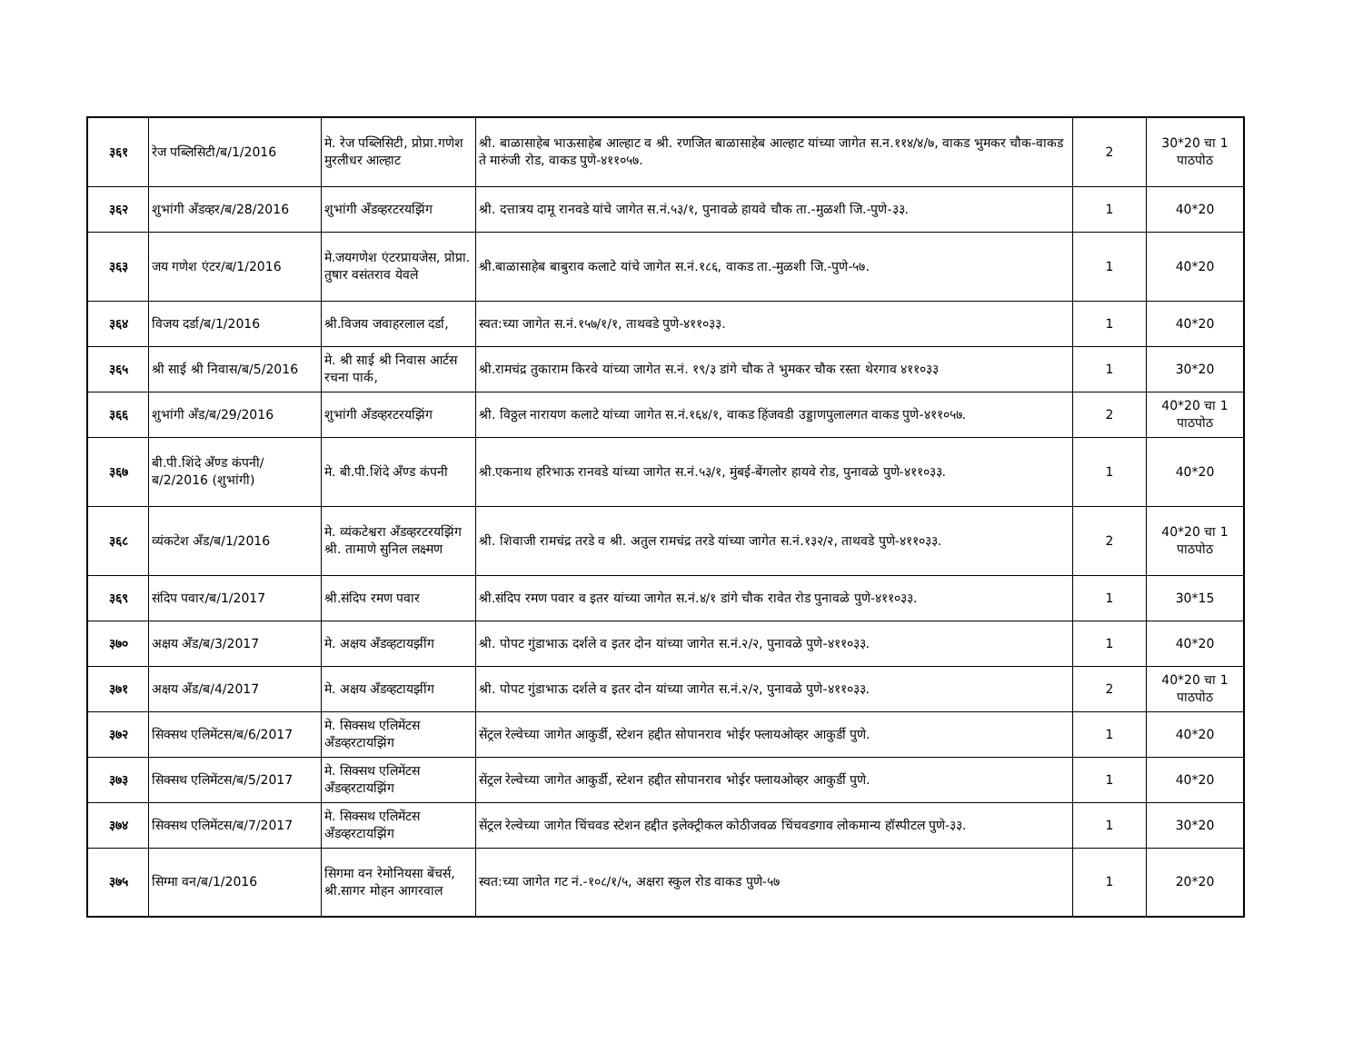| ३६१ | रेज पब्लिसिटी/ब/1/2016 | मे. रेज पब्लिसिटी, प्रोप्रा.गणेश मुरलीधर आल्हाट | श्री. बाळासाहेब भाऊसाहेब आल्हाट व श्री. रणजित बाळासाहेब आल्हाट यांच्या जागेत स.न.११४/४/७, वाकड भुमकर चौक-वाकड ते मारुंजी रोड, वाकड पुणे-४११०५७. | 2 | 30*20 चा 1 पाठपोठ |
| ३६२ | शुभांगी अँडव्हर/ब/28/2016 | शुभांगी अँडव्हरटरयझिंग | श्री. दत्तात्रय दामू रानवडे यांचे जागेत स.नं.५३/१, पुनावळे हायवे चौक ता.-मुळशी जि.-पुणे-३३. | 1 | 40*20 |
| ३६३ | जय गणेश एंटर/ब/1/2016 | मे.जयगणेश एंटरप्रायजेस, प्रोप्रा. तुषार वसंतराव येवले | श्री.बाळासाहेब बाबुराव कलाटे यांचे जागेत स.नं.१८६, वाकड ता.-मुळशी जि.-पुणे-५७. | 1 | 40*20 |
| ३६४ | विजय दर्डा/ब/1/2016 | श्री.विजय जवाहरलाल दर्डा, | स्वत:च्या जागेत स.नं.१५७/१/१, ताथवडे पुणे-४११०३३. | 1 | 40*20 |
| ३६५ | श्री साई श्री निवास/ब/5/2016 | मे. श्री साई श्री निवास आर्टस रचना पार्क, | श्री.रामचंद्र तुकाराम किरवे यांच्या जागेत स.नं. १९/३ डांगे चौक ते भुमकर चौक रस्ता थेरगाव ४११०३३ | 1 | 30*20 |
| ३६६ | शुभांगी अँड/ब/29/2016 | शुभांगी अँडव्हरटरयझिंग | श्री. विठ्ठल नारायण कलाटे यांच्या जागेत स.नं.१६४/१, वाकड हिंजवडी उड्डाणपुलालगत वाकड पुणे-४११०५७. | 2 | 40*20 चा 1 पाठपोठ |
| ३६७ | बी.पी.शिंदे अँण्ड कंपनी/ब/2/2016 (शुभांगी) | मे. बी.पी.शिंदे अँण्ड कंपनी | श्री.एकनाथ हरिभाऊ रानवडे यांच्या जागेत स.नं.५३/१, मुंबई-बेंगलोर हायवे रोड, पुनावळे पुणे-४११०३३. | 1 | 40*20 |
| ३६८ | व्यंकटेश अँड/ब/1/2016 | मे. व्यंकटेश्वरा अँडव्हरटरयझिंग श्री. तामाणे सुनिल लक्ष्मण | श्री. शिवाजी रामचंद्र तरडे व श्री. अतुल रामचंद्र तरडे यांच्या जागेत स.नं.१३२/२, ताथवडे पुणे-४११०३३. | 2 | 40*20 चा 1 पाठपोठ |
| ३६९ | संदिप पवार/ब/1/2017 | श्री.संदिप रमण पवार | श्री.संदिप रमण पवार व इतर यांच्या जागेत स.नं.४/१ डांगे चौक रावेत रोड पुनावळे पुणे-४११०३३. | 1 | 30*15 |
| ३७० | अक्षय अँड/ब/3/2017 | मे. अक्षय अँडव्हटायझींग | श्री. पोपट गुंडाभाऊ दर्शले व इतर दोन यांच्या जागेत स.नं.२/२, पुनावळे पुणे-४११०३३. | 1 | 40*20 |
| ३७१ | अक्षय अँड/ब/4/2017 | मे. अक्षय अँडव्हटायझींग | श्री. पोपट गुंडाभाऊ दर्शले व इतर दोन यांच्या जागेत स.नं.२/२, पुनावळे पुणे-४११०३३. | 2 | 40*20 चा 1 पाठपोठ |
| ३७२ | सिक्सथ एलिमेंटस/ब/6/2017 | मे. सिक्सथ एलिमेंटस अँडव्हरटायझिंग | सेंट्रल रेल्वेच्या जागेत आकुर्डी, स्टेशन हद्दीत सोपानराव भोईर फ्लायओव्हर आकुर्डी पुणे. | 1 | 40*20 |
| ३७३ | सिक्सथ एलिमेंटस/ब/5/2017 | मे. सिक्सथ एलिमेंटस अँडव्हरटायझिंग | सेंट्रल रेल्वेच्या जागेत आकुर्डी, स्टेशन हद्दीत सोपानराव भोईर फ्लायओव्हर आकुर्डी पुणे. | 1 | 40*20 |
| ३७४ | सिक्सथ एलिमेंटस/ब/7/2017 | मे. सिक्सथ एलिमेंटस अँडव्हरटायझिंग | सेंट्रल रेल्वेच्या जागेत चिंचवड स्टेशन हद्दीत इलेक्ट्रीकल कोठीजवळ चिंचवडगाव लोकमान्य हॉस्पीटल पुणे-३३. | 1 | 30*20 |
| ३७५ | सिग्मा वन/ब/1/2016 | सिगमा वन रेमोनियसा बेंचर्स, श्री.सागर मोहन आगरवाल | स्वत:च्या जागेत गट नं.-१०८/१/५, अक्षरा स्कुल रोड वाकड पुणे-५७ | 1 | 20*20 |